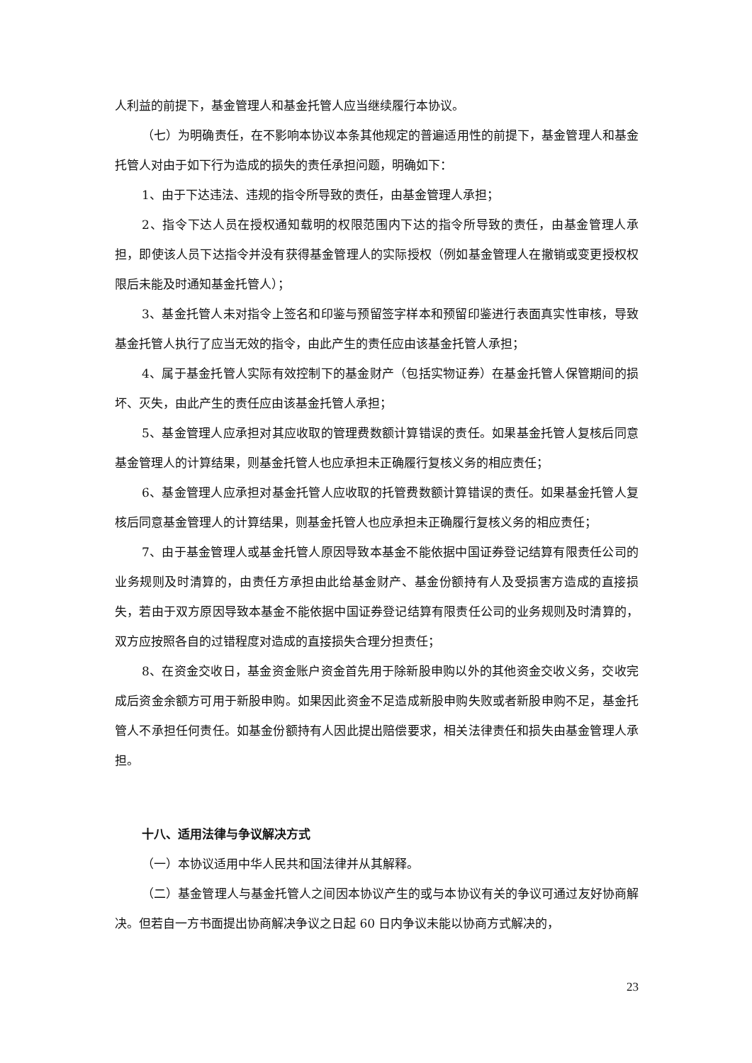人利益的前提下，基金管理人和基金托管人应当继续履行本协议。
（七）为明确责任，在不影响本协议本条其他规定的普遍适用性的前提下，基金管理人和基金托管人对由于如下行为造成的损失的责任承担问题，明确如下：
1、由于下达违法、违规的指令所导致的责任，由基金管理人承担；
2、指令下达人员在授权通知载明的权限范围内下达的指令所导致的责任，由基金管理人承担，即使该人员下达指令并没有获得基金管理人的实际授权（例如基金管理人在撤销或变更授权权限后未能及时通知基金托管人）；
3、基金托管人未对指令上签名和印鉴与预留签字样本和预留印鉴进行表面真实性审核，导致基金托管人执行了应当无效的指令，由此产生的责任应由该基金托管人承担；
4、属于基金托管人实际有效控制下的基金财产（包括实物证券）在基金托管人保管期间的损坏、灭失，由此产生的责任应由该基金托管人承担；
5、基金管理人应承担对其应收取的管理费数额计算错误的责任。如果基金托管人复核后同意基金管理人的计算结果，则基金托管人也应承担未正确履行复核义务的相应责任；
6、基金管理人应承担对基金托管人应收取的托管费数额计算错误的责任。如果基金托管人复核后同意基金管理人的计算结果，则基金托管人也应承担未正确履行复核义务的相应责任；
7、由于基金管理人或基金托管人原因导致本基金不能依据中国证券登记结算有限责任公司的业务规则及时清算的，由责任方承担由此给基金财产、基金份额持有人及受损害方造成的直接损失，若由于双方原因导致本基金不能依据中国证券登记结算有限责任公司的业务规则及时清算的，双方应按照各自的过错程度对造成的直接损失合理分担责任；
8、在资金交收日，基金资金账户资金首先用于除新股申购以外的其他资金交收义务，交收完成后资金余额方可用于新股申购。如果因此资金不足造成新股申购失败或者新股申购不足，基金托管人不承担任何责任。如基金份额持有人因此提出赔偿要求，相关法律责任和损失由基金管理人承担。
十八、适用法律与争议解决方式
（一）本协议适用中华人民共和国法律并从其解释。
（二）基金管理人与基金托管人之间因本协议产生的或与本协议有关的争议可通过友好协商解决。但若自一方书面提出协商解决争议之日起 60 日内争议未能以协商方式解决的，
23